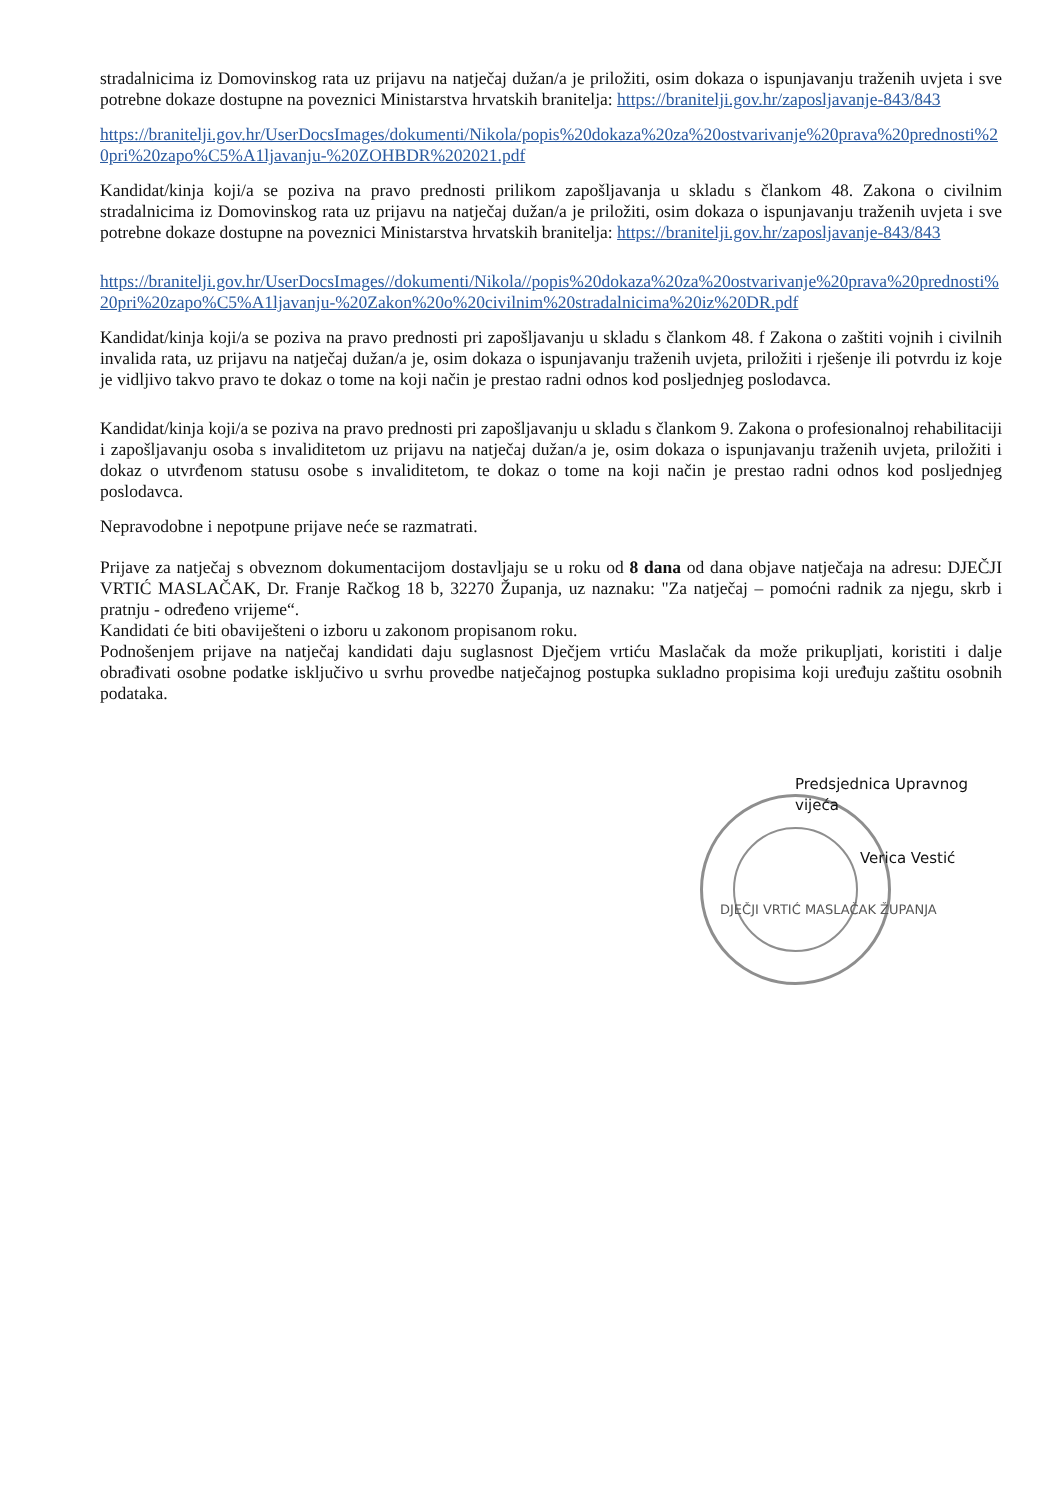stradalnicima iz Domovinskog rata uz prijavu na natječaj dužan/a je priložiti, osim dokaza o ispunjavanju traženih uvjeta i sve potrebne dokaze dostupne na poveznici Ministarstva hrvatskih branitelja: https://branitelji.gov.hr/zaposljavanje-843/843
https://branitelji.gov.hr/UserDocsImages/dokumenti/Nikola/popis%20dokaza%20za%20ostvarivanje%20prava%20prednosti%20pri%20zapo%C5%A1ljavanju-%20ZOHBDR%202021.pdf
Kandidat/kinja koji/a se poziva na pravo prednosti prilikom zapošljavanja u skladu s člankom 48. Zakona o civilnim stradalnicima iz Domovinskog rata uz prijavu na natječaj dužan/a je priložiti, osim dokaza o ispunjavanju traženih uvjeta i sve potrebne dokaze dostupne na poveznici Ministarstva hrvatskih branitelja: https://branitelji.gov.hr/zaposljavanje-843/843
https://branitelji.gov.hr/UserDocsImages//dokumenti/Nikola//popis%20dokaza%20za%20ostvarivanje%20prava%20prednosti%20pri%20zapo%C5%A1ljavanju-%20Zakon%20o%20civilnim%20stradalnicima%20iz%20DR.pdf
Kandidat/kinja koji/a se poziva na pravo prednosti pri zapošljavanju u skladu s člankom 48. f Zakona o zaštiti vojnih i civilnih invalida rata, uz prijavu na natječaj dužan/a je, osim dokaza o ispunjavanju traženih uvjeta, priložiti i rješenje ili potvrdu iz koje je vidljivo takvo pravo te dokaz o tome na koji način je prestao radni odnos kod posljednjeg poslodavca.
Kandidat/kinja koji/a se poziva na pravo prednosti pri zapošljavanju u skladu s člankom 9. Zakona o profesionalnoj rehabilitaciji i zapošljavanju osoba s invaliditetom uz prijavu na natječaj dužan/a je, osim dokaza o ispunjavanju traženih uvjeta, priložiti i dokaz o utvrđenom statusu osobe s invaliditetom, te dokaz o tome na koji način je prestao radni odnos kod posljednjeg poslodavca.
Nepravodobne i nepotpune prijave neće se razmatrati.
Prijave za natječaj s obveznom dokumentacijom dostavljaju se u roku od 8 dana od dana objave natječaja na adresu: DJEČJI VRTIĆ MASLAČAK, Dr. Franje Račkog 18 b, 32270 Županja, uz naznaku: "Za natječaj – pomoćni radnik za njegu, skrb i pratnju - određeno vrijeme“.
Kandidati će biti obaviješteni o izboru u zakonom propisanom roku.
Podnošenjem prijave na natječaj kandidati daju suglasnost Dječjem vrtiću Maslačak da može prikupljati, koristiti i dalje obrađivati osobne podatke isključivo u svrhu provedbe natječajnog postupka sukladno propisima koji uređuju zaštitu osobnih podataka.
Predsjednica Upravnog vijeća
Verica Vestić
DJEČJI VRTIĆ MASLAČAK ŽUPANJA